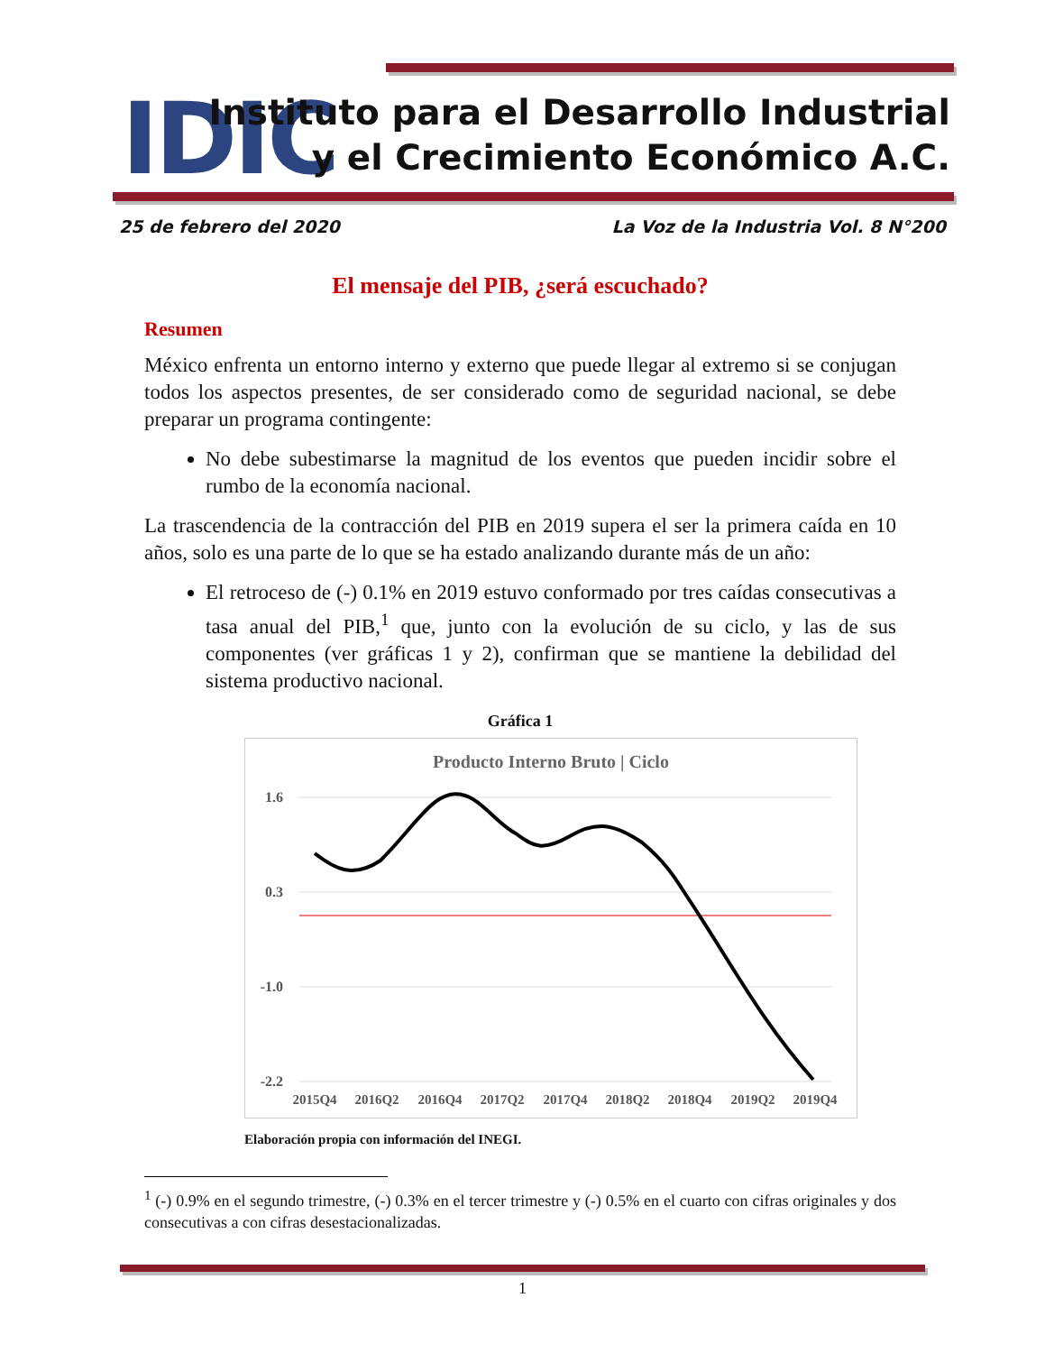IDIC
Instituto para el Desarrollo Industrial
y el Crecimiento Económico A.C.
25 de febrero del 2020 La Voz de la Industria Vol. 8 N°200
El mensaje del PIB, ¿será escuchado?
Resumen
México enfrenta un entorno interno y externo que puede llegar al extremo si se conjugan todos los aspectos presentes, de ser considerado como de seguridad nacional, se debe preparar un programa contingente:
No debe subestimarse la magnitud de los eventos que pueden incidir sobre el rumbo de la economía nacional.
La trascendencia de la contracción del PIB en 2019 supera el ser la primera caída en 10 años, solo es una parte de lo que se ha estado analizando durante más de un año:
El retroceso de (-) 0.1% en 2019 estuvo conformado por tres caídas consecutivas a tasa anual del PIB,<sup>1</sup> que, junto con la evolución de su ciclo, y las de sus componentes (ver gráficas 1 y 2), confirman que se mantiene la debilidad del sistema productivo nacional.
Gráfica 1
Producto Interno Bruto | Ciclo
1.6
0.3
-1.0
-2.2
2015Q4
2016Q2
2016Q4
2017Q2
2017Q4
2018Q2
2018Q4
2019Q2
2019Q4
Elaboración propia con información del INEGI.
<sup>1</sup> (-) 0.9% en el segundo trimestre, (-) 0.3% en el tercer trimestre y (-) 0.5% en el cuarto con cifras originales y dos consecutivas a con cifras desestacionalizadas.
1